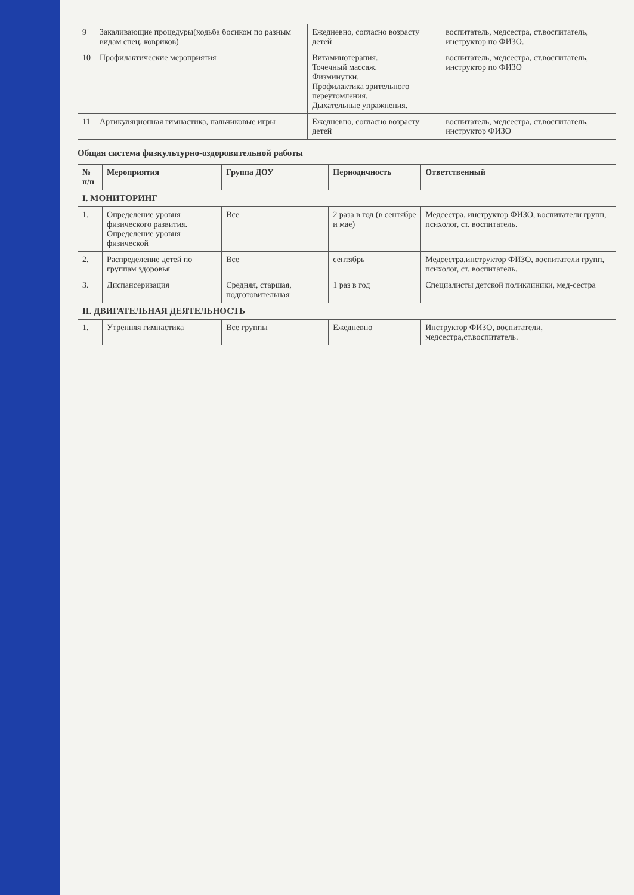| 9 | Закаливающие процедуры(ходьба босиком по разным видам спец. ковриков) | Ежедневно, согласно возрасту детей | воспитатель, медсестра, ст.воспитатель, инструктор по ФИЗО. |
| 10 | Профилактические мероприятия | Витаминотерапия. Точечный массаж. Физминутки. Профилактика зрительного переутомления. Дыхательные упражнения. | воспитатель, медсестра, ст.воспитатель, инструктор по ФИЗО |
| 11 | Артикуляционная гимнастика, пальчиковые игры | Ежедневно, согласно возрасту детей | воспитатель, медсестра, ст.воспитатель, инструктор ФИЗО |
Общая система физкультурно-оздоровительной работы
| № п/п | Мероприятия | Группа ДОУ | Периодичность | Ответственный |
| --- | --- | --- | --- | --- |
| I. МОНИТОРИНГ | | | | |
| 1. | Определение уровня физического развития. Определение уровня физической | Все | 2 раза в год (в сентябре и мае) | Медсестра, инструктор ФИЗО, воспитатели групп, психолог, ст. воспитатель. |
| 2. | Распределение детей по группам здоровья | Все | сентябрь | Медсестра,инструктор ФИЗО, воспитатели групп, психолог, ст. воспитатель. |
| 3. | Диспансеризация | Средняя, старшая, подготовительная | 1 раз в год | Специалисты детской поликлиники, мед-сестра |
| II. ДВИГАТЕЛЬНАЯ ДЕЯТЕЛЬНОСТЬ | | | | |
| 1. | Утренняя гимнастика | Все группы | Ежедневно | Инструктор ФИЗО, воспитатели, медсестра,ст.воспитатель. |